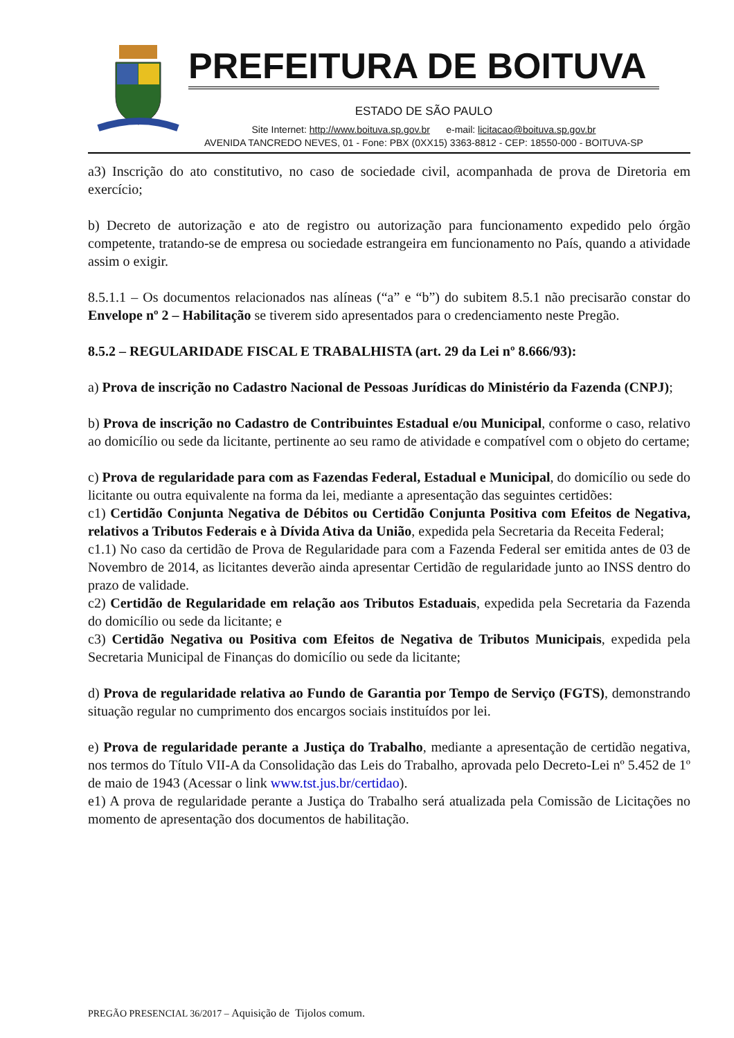PREFEITURA DE BOITUVA
ESTADO DE SÃO PAULO
Site Internet: http://www.boituva.sp.gov.br e-mail: licitacao@boituva.sp.gov.br
AVENIDA TANCREDO NEVES, 01 - Fone: PBX (0XX15) 3363-8812 - CEP: 18550-000 - BOITUVA-SP
a3) Inscrição do ato constitutivo, no caso de sociedade civil, acompanhada de prova de Diretoria em exercício;
b) Decreto de autorização e ato de registro ou autorização para funcionamento expedido pelo órgão competente, tratando-se de empresa ou sociedade estrangeira em funcionamento no País, quando a atividade assim o exigir.
8.5.1.1 – Os documentos relacionados nas alíneas (“a” e “b”) do subitem 8.5.1 não precisarão constar do Envelope nº 2 – Habilitação se tiverem sido apresentados para o credenciamento neste Pregão.
8.5.2 – REGULARIDADE FISCAL E TRABALHISTA (art. 29 da Lei nº 8.666/93):
a) Prova de inscrição no Cadastro Nacional de Pessoas Jurídicas do Ministério da Fazenda (CNPJ);
b) Prova de inscrição no Cadastro de Contribuintes Estadual e/ou Municipal, conforme o caso, relativo ao domicílio ou sede da licitante, pertinente ao seu ramo de atividade e compatível com o objeto do certame;
c) Prova de regularidade para com as Fazendas Federal, Estadual e Municipal, do domicílio ou sede do licitante ou outra equivalente na forma da lei, mediante a apresentação das seguintes certidões:
c1) Certidão Conjunta Negativa de Débitos ou Certidão Conjunta Positiva com Efeitos de Negativa, relativos a Tributos Federais e à Dívida Ativa da União, expedida pela Secretaria da Receita Federal;
c1.1) No caso da certidão de Prova de Regularidade para com a Fazenda Federal ser emitida antes de 03 de Novembro de 2014, as licitantes deverão ainda apresentar Certidão de regularidade junto ao INSS dentro do prazo de validade.
c2) Certidão de Regularidade em relação aos Tributos Estaduais, expedida pela Secretaria da Fazenda do domicílio ou sede da licitante; e
c3) Certidão Negativa ou Positiva com Efeitos de Negativa de Tributos Municipais, expedida pela Secretaria Municipal de Finanças do domicílio ou sede da licitante;
d) Prova de regularidade relativa ao Fundo de Garantia por Tempo de Serviço (FGTS), demonstrando situação regular no cumprimento dos encargos sociais instituídos por lei.
e) Prova de regularidade perante a Justiça do Trabalho, mediante a apresentação de certidão negativa, nos termos do Título VII-A da Consolidação das Leis do Trabalho, aprovada pelo Decreto-Lei nº 5.452 de 1º de maio de 1943 (Acessar o link www.tst.jus.br/certidao).
e1) A prova de regularidade perante a Justiça do Trabalho será atualizada pela Comissão de Licitações no momento de apresentação dos documentos de habilitação.
PREGÃO PRESENCIAL 36/2017 – Aquisição de Tijolos comum.